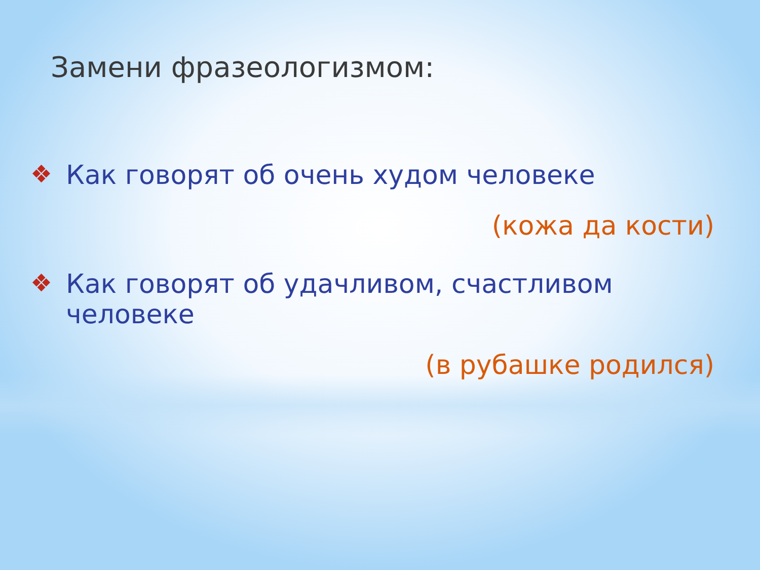Замени фразеологизмом:
❖ Как говорят об очень худом человеке
(кожа да кости)
❖ Как говорят об удачливом, счастливом человеке
(в рубашке родился)